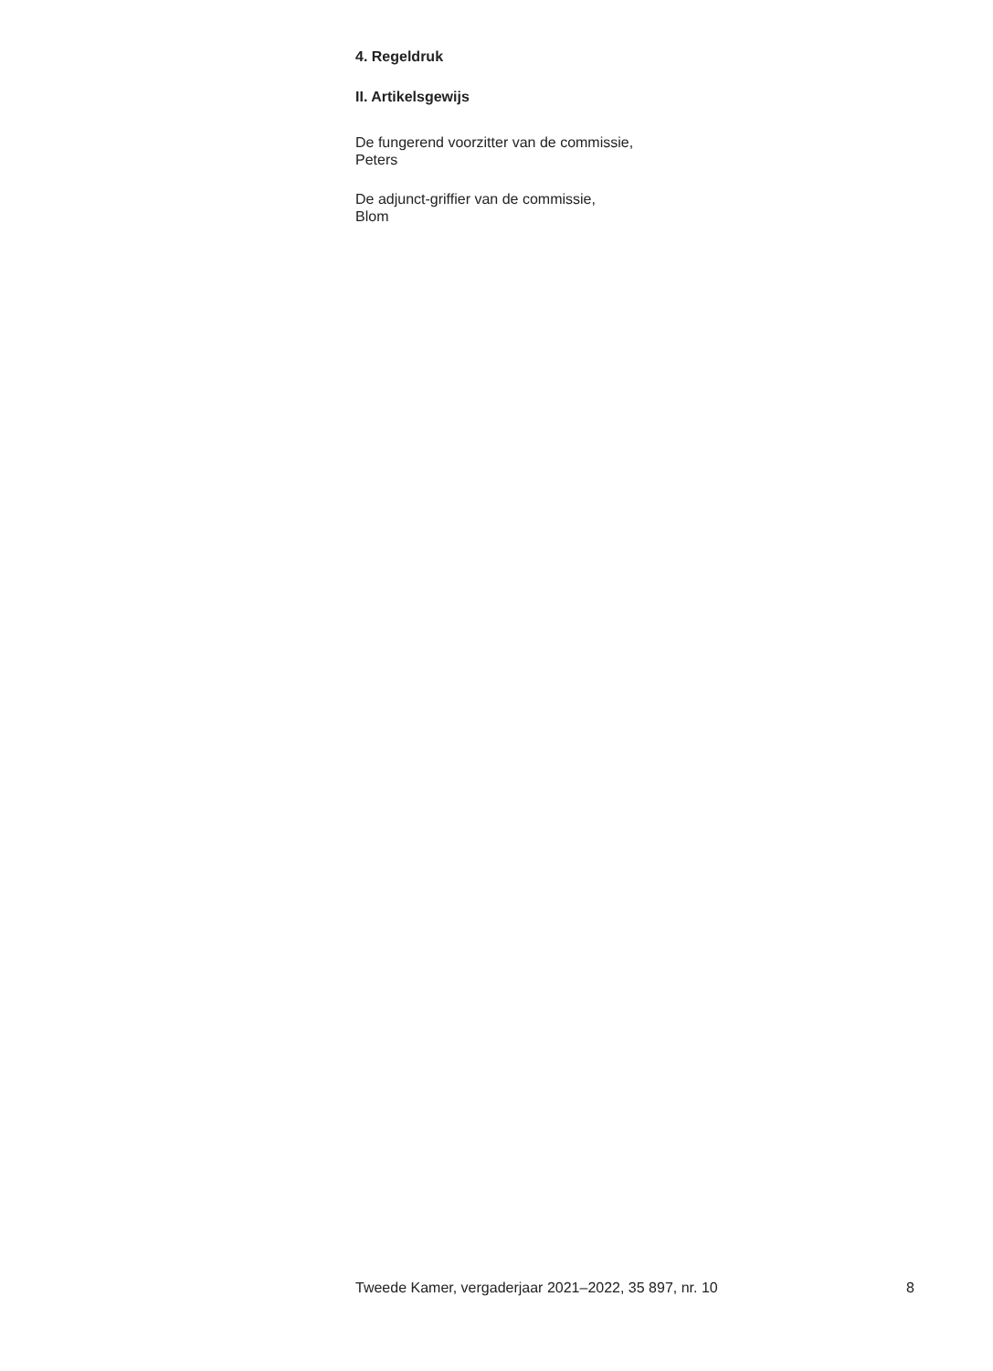4. Regeldruk
II. Artikelsgewijs
De fungerend voorzitter van de commissie,
Peters
De adjunct-griffier van de commissie,
Blom
Tweede Kamer, vergaderjaar 2021–2022, 35 897, nr. 10 8